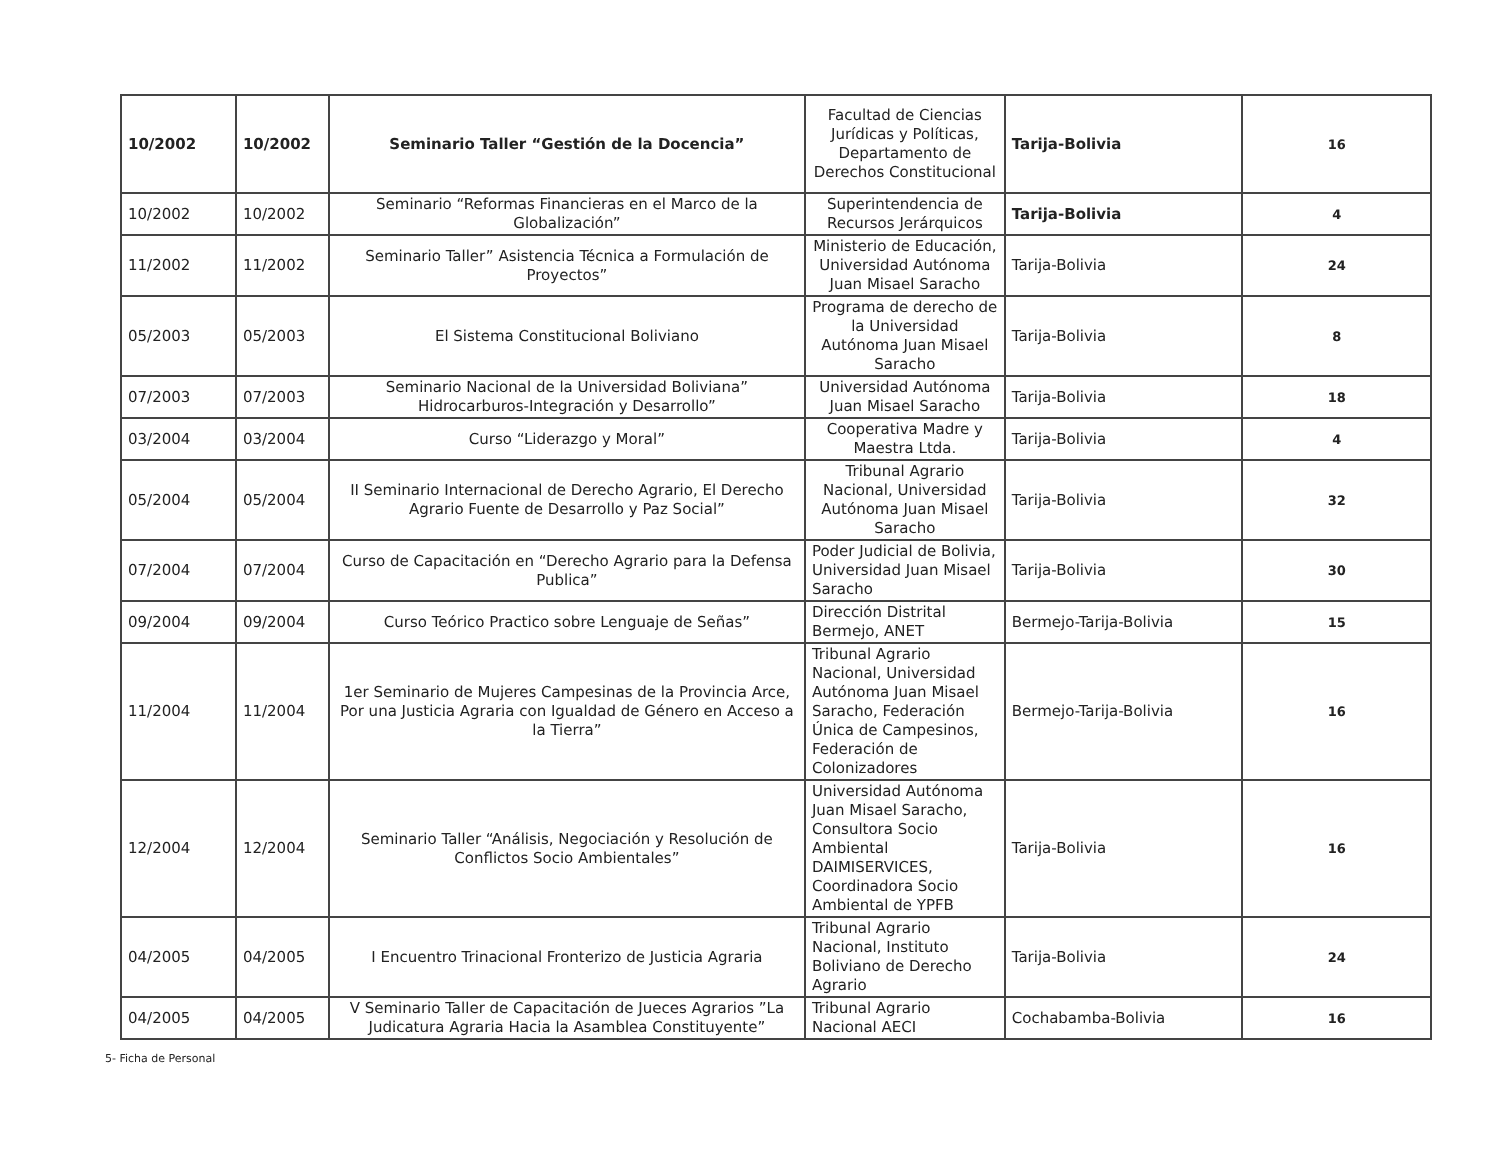| 10/2002 | 10/2002 | Seminario Taller “Gestión de la Docencia” | Facultad de Ciencias Jurídicas y Políticas, Departamento de Derechos Constitucional | Tarija-Bolivia | 16 |
| 10/2002 | 10/2002 | Seminario “Reformas Financieras en el Marco de la Globalización” | Superintendencia de Recursos Jerárquicos | Tarija-Bolivia | 4 |
| 11/2002 | 11/2002 | Seminario Taller” Asistencia Técnica a Formulación de Proyectos” | Ministerio de Educación, Universidad Autónoma Juan Misael Saracho | Tarija-Bolivia | 24 |
| 05/2003 | 05/2003 | El Sistema Constitucional Boliviano | Programa de derecho de la Universidad Autónoma Juan Misael Saracho | Tarija-Bolivia | 8 |
| 07/2003 | 07/2003 | Seminario Nacional de la Universidad Boliviana” Hidrocarburos-Integración y Desarrollo” | Universidad Autónoma Juan Misael Saracho | Tarija-Bolivia | 18 |
| 03/2004 | 03/2004 | Curso “Liderazgo y Moral” | Cooperativa Madre y Maestra Ltda. | Tarija-Bolivia | 4 |
| 05/2004 | 05/2004 | II Seminario Internacional de Derecho Agrario, El Derecho Agrario Fuente de Desarrollo y Paz Social” | Tribunal Agrario Nacional, Universidad Autónoma Juan Misael Saracho | Tarija-Bolivia | 32 |
| 07/2004 | 07/2004 | Curso de Capacitación en “Derecho Agrario para la Defensa Publica” | Poder Judicial de Bolivia, Universidad Juan Misael Saracho | Tarija-Bolivia | 30 |
| 09/2004 | 09/2004 | Curso Teórico Practico sobre Lenguaje de Señas” | Dirección Distrital Bermejo, ANET | Bermejo-Tarija-Bolivia | 15 |
| 11/2004 | 11/2004 | 1er Seminario de Mujeres Campesinas de la Provincia Arce, Por una Justicia Agraria con Igualdad de Género en Acceso a la Tierra” | Tribunal Agrario Nacional, Universidad Autónoma Juan Misael Saracho, Federación Única de Campesinos, Federación de Colonizadores | Bermejo-Tarija-Bolivia | 16 |
| 12/2004 | 12/2004 | Seminario Taller “Análisis, Negociación y Resolución de Conflictos Socio Ambientales” | Universidad Autónoma Juan Misael Saracho, Consultora Socio Ambiental DAIMISERVICES, Coordinadora Socio Ambiental de YPFB | Tarija-Bolivia | 16 |
| 04/2005 | 04/2005 | I Encuentro Trinacional Fronterizo de Justicia Agraria | Tribunal Agrario Nacional, Instituto Boliviano de Derecho Agrario | Tarija-Bolivia | 24 |
| 04/2005 | 04/2005 | V Seminario Taller de Capacitación de Jueces Agrarios ”La Judicatura Agraria Hacia la Asamblea Constituyente” | Tribunal Agrario Nacional AECI | Cochabamba-Bolivia | 16 |
5- Ficha de Personal